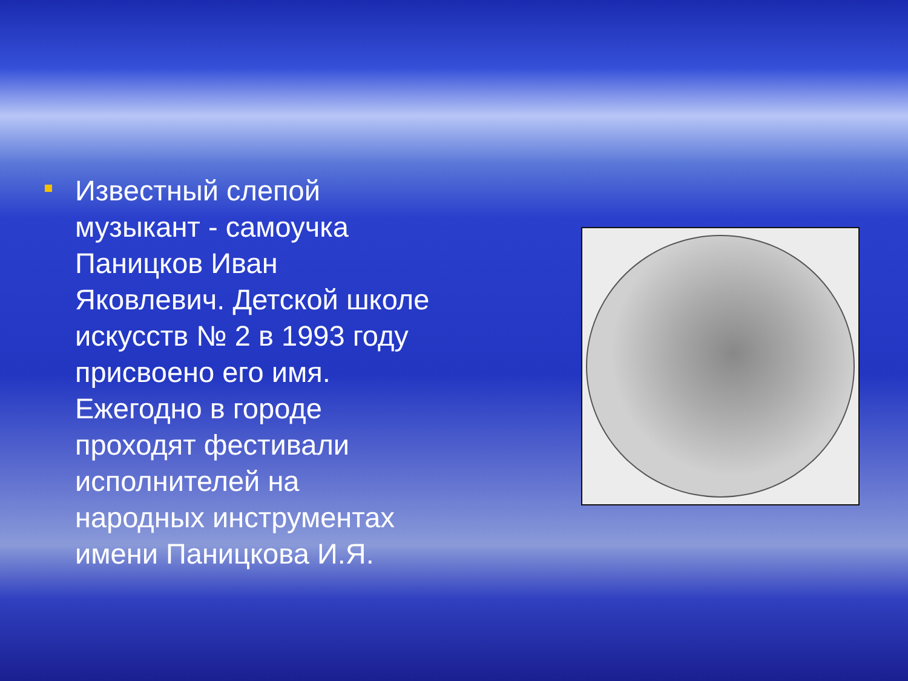Известный слепой музыкант - самоучка Паницков Иван Яковлевич. Детской школе искусств № 2 в 1993 году присвоено его имя. Ежегодно в городе проходят фестивали исполнителей на народных инструментах имени Паницкова И.Я.